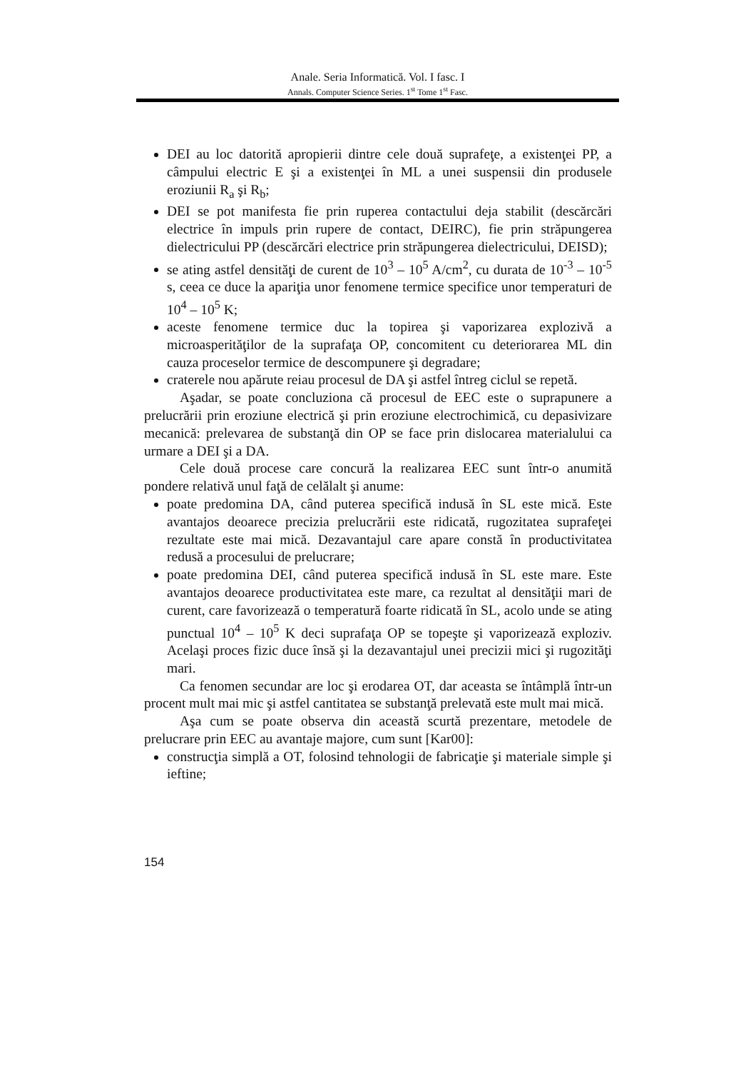Anale. Seria Informatică. Vol. I fasc. I
Annals. Computer Science Series. 1<sup>st</sup> Tome 1<sup>st</sup> Fasc.
DEI au loc datorită apropierii dintre cele două suprafeţe, a existenţei PP, a câmpului electric E şi a existenţei în ML a unei suspensii din produsele eroziunii R<sub>a</sub> şi R<sub>b</sub>;
DEI se pot manifesta fie prin ruperea contactului deja stabilit (descărcări electrice în impuls prin rupere de contact, DEIRC), fie prin străpungerea dielectricului PP (descărcări electrice prin străpungerea dielectricului, DEISD);
se ating astfel densităţi de curent de 10<sup>3</sup> – 10<sup>5</sup> A/cm<sup>2</sup>, cu durata de 10<sup>-3</sup> – 10<sup>-5</sup> s, ceea ce duce la apariţia unor fenomene termice specifice unor temperaturi de 10<sup>4</sup> – 10<sup>5</sup> K;
aceste fenomene termice duc la topirea şi vaporizarea explozivă a microasperităţilor de la suprafaţa OP, concomitent cu deteriorarea ML din cauza proceselor termice de descompunere şi degradare;
craterele nou apărute reiau procesul de DA şi astfel întreg ciclul se repetă.
Aşadar, se poate concluziona că procesul de EEC este o suprapunere a prelucrării prin eroziune electrică şi prin eroziune electrochimică, cu depasivizare mecanică: prelevarea de substanţă din OP se face prin dislocarea materialului ca urmare a DEI şi a DA.
Cele două procese care concură la realizarea EEC sunt într-o anumită pondere relativă unul faţă de celălalt şi anume:
poate predomina DA, când puterea specifică indusă în SL este mică. Este avantajos deoarece precizia prelucrării este ridicată, rugozitatea suprafeţei rezultate este mai mică. Dezavantajul care apare constă în productivitatea redusă a procesului de prelucrare;
poate predomina DEI, când puterea specifică indusă în SL este mare. Este avantajos deoarece productivitatea este mare, ca rezultat al densităţii mari de curent, care favorizează o temperatură foarte ridicată în SL, acolo unde se ating punctual 10<sup>4</sup> – 10<sup>5</sup> K deci suprafaţa OP se topeşte şi vaporizează exploziv. Acelaşi proces fizic duce însă şi la dezavantajul unei precizii mici şi rugozităţi mari.
Ca fenomen secundar are loc şi erodarea OT, dar aceasta se întâmplă într-un procent mult mai mic şi astfel cantitatea se substanţă prelevată este mult mai mică.
Aşa cum se poate observa din această scurtă prezentare, metodele de prelucrare prin EEC au avantaje majore, cum sunt [Kar00]:
construcţia simplă a OT, folosind tehnologii de fabricaţie şi materiale simple şi ieftine;
154